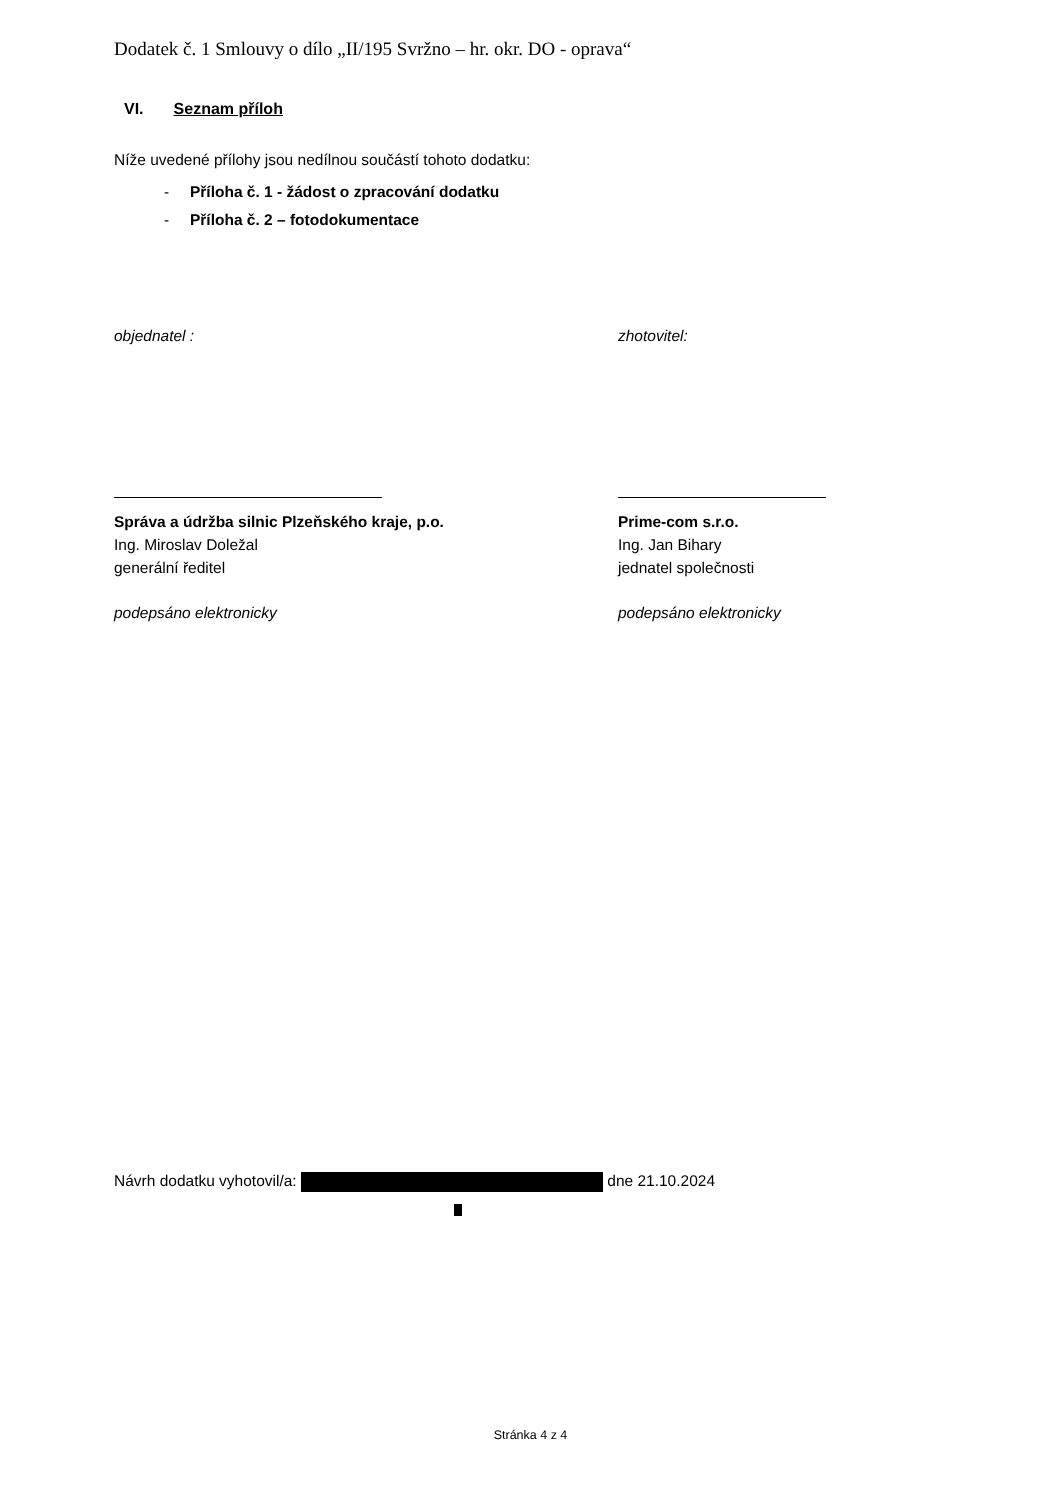Dodatek č. 1 Smlouvy o dílo „II/195 Svržno – hr. okr. DO - oprava“
VI. Seznam příloh
Níže uvedené přílohy jsou nedílnou součástí tohoto dodatku:
- Příloha č. 1 - žádost o zpracování dodatku
- Příloha č. 2 – fotodokumentace
objednatel : zhotovitel:
Správa a údržba silnic Plzeňského kraje, p.o.
Ing. Miroslav Doležal
generální ředitel
podepsáno elektronicky
Prime-com s.r.o.
Ing. Jan Bihary
jednatel společnosti
podepsáno elektronicky
Návrh dodatku vyhotovil/a: dne 21.10.2024
Stránka 4 z 4